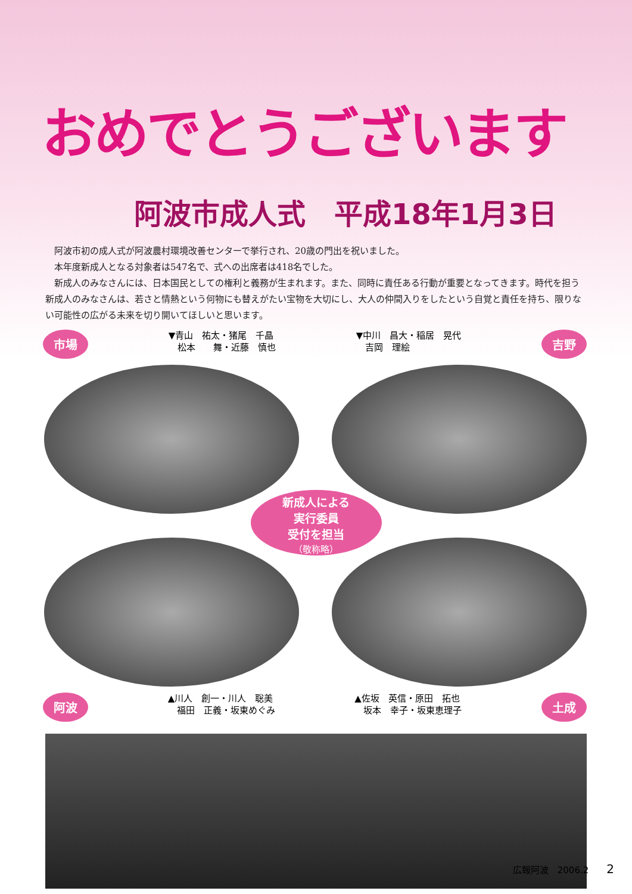おめでとうございます
阿波市成人式　平成18年1月3日
阿波市初の成人式が阿波農村環境改善センターで挙行され、20歳の門出を祝いました。
本年度新成人となる対象者は547名で、式への出席者は418名でした。
新成人のみなさんには、日本国民としての権利と義務が生まれます。また、同時に責任ある行動が重要となってきます。時代を担う新成人のみなさんは、若さと情熱という何物にも替えがたい宝物を大切にし、大人の仲間入りをしたという自覚と責任を持ち、限りない可能性の広がる未来を切り開いてほしいと思います。
市場
▼青山　祐太・猪尾　千晶
　松本　　舞・近藤　慎也
▼中川　昌大・稲居　晃代
　吉岡　理絵
吉野
新成人による
実行委員
受付を担当
（敬称略）
阿波
▲川人　創一・川人　聡美
　福田　正義・坂東めぐみ
▲佐坂　英信・原田　拓也
　坂本　幸子・坂東恵理子
土成
広報阿波　2006.2　　2